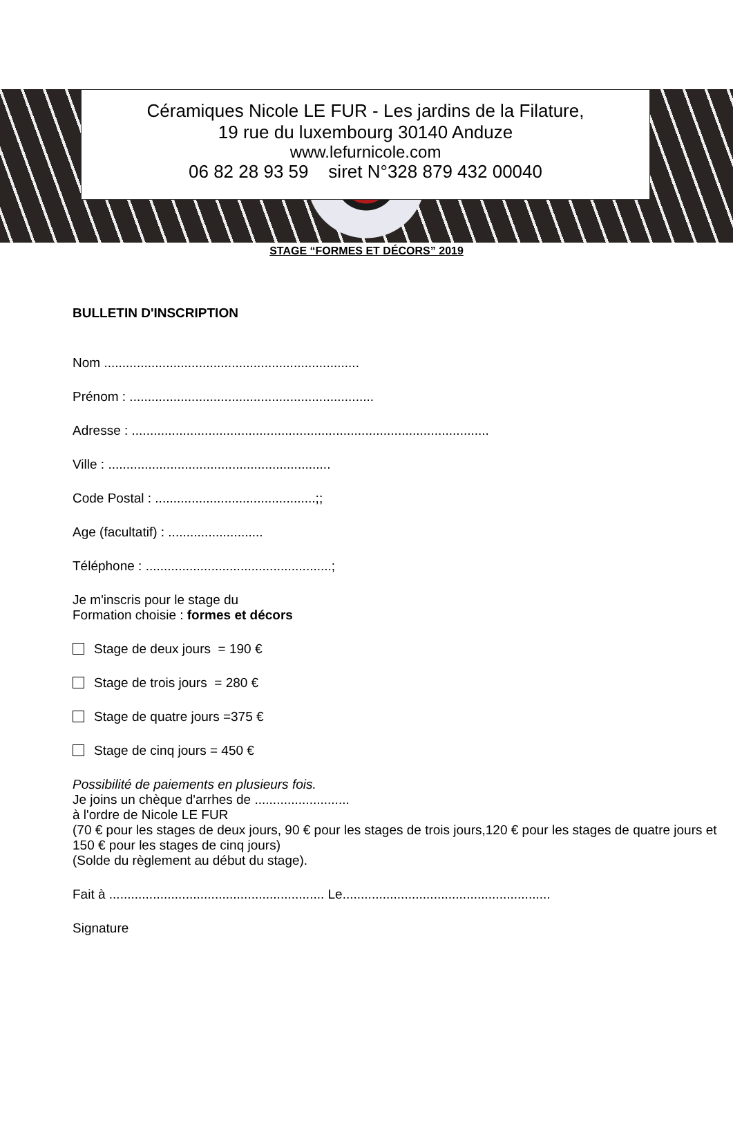Céramiques Nicole LE FUR - Les jardins de la Filature,
19 rue du luxembourg 30140 Anduze
www.lefurnicole.com
06 82 28 93 59 siret N°328 879 432 00040
STAGE “FORMES ET DÉCORS” 2019
BULLETIN D'INSCRIPTION
Nom ......................................................................
Prénom : ...................................................................
Adresse : ..................................................................................................
Ville : .............................................................
Code Postal : ............................................;;
Age (facultatif) : ..........................
Téléphone : ...................................................;
Je m'inscris pour le stage du
Formation choisie : formes et décors
Stage de deux jours = 190 €
Stage de trois jours = 280 €
Stage de quatre jours =375 €
Stage de cinq jours = 450 €
Possibilité de paiements en plusieurs fois.
Je joins un chèque d'arrhes de ..........................
à l'ordre de Nicole LE FUR
(70 € pour les stages de deux jours, 90 € pour les stages de trois jours,120 € pour les stages de quatre jours et 150 € pour les stages de cinq jours)
(Solde du règlement au début du stage).
Fait à ........................................................... Le.........................................................
Signature